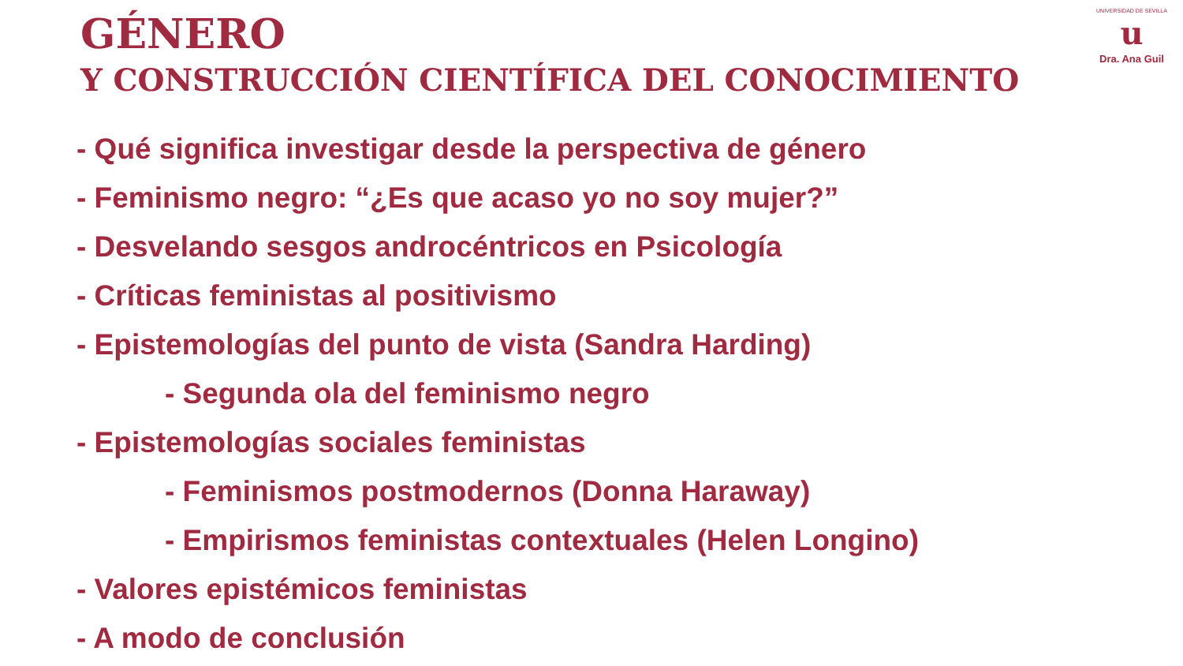GÉNERO
Y CONSTRUCCIÓN CIENTÍFICA DEL CONOCIMIENTO
UNIVERSIDAD DE SEVILLA
u
Dra. Ana Guil
- Qué significa investigar desde la perspectiva de género
- Feminismo negro: “¿Es que acaso yo no soy mujer?”
- Desvelando sesgos androcéntricos en Psicología
- Críticas feministas al positivismo
- Epistemologías del punto de vista (Sandra Harding)
- Segunda ola del feminismo negro
- Epistemologías sociales feministas
- Feminismos postmodernos (Donna Haraway)
- Empirismos feministas contextuales (Helen Longino)
- Valores epistémicos feministas
- A modo de conclusión